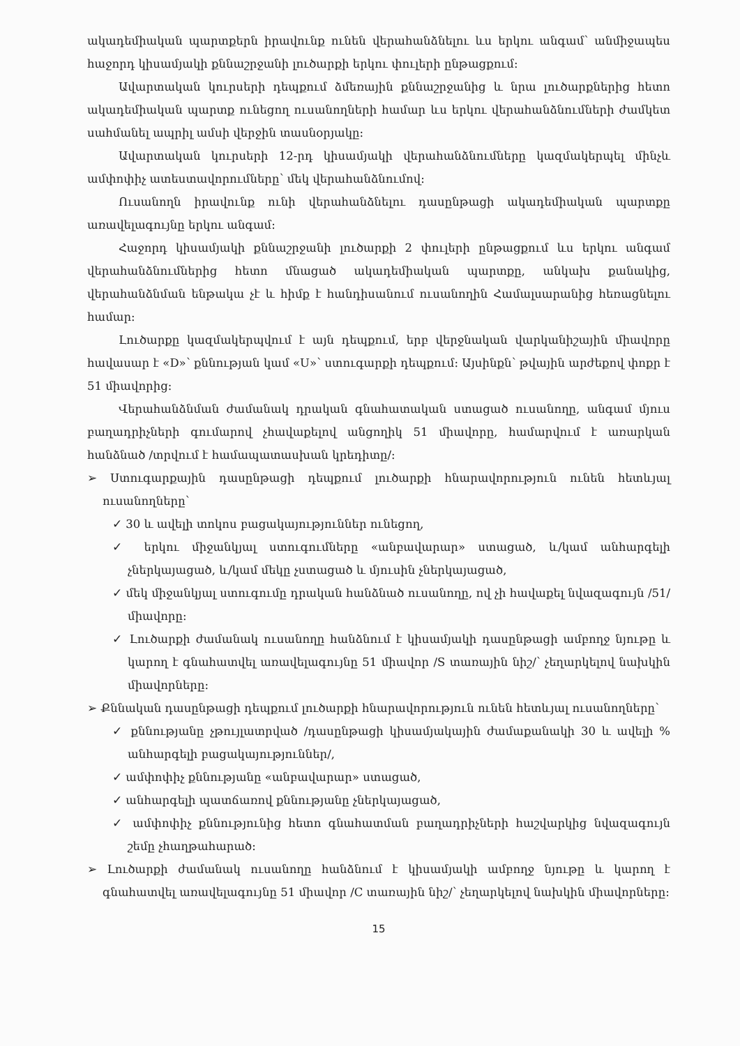ակադեմիական պարտքերն իրավունք ունեն վերահանձնելու ևս երկու անգամ՝ անմիջապես հաջորդ կիսամյակի քննաշրջանի լուծարքի երկու փուլերի ընթացքում:
Ավարտական կուրսերի դեպքում ձմեռային քննաշրջանից և նրա լուծարքներից հետո ակադեմիական պարտք ունեցող ուսանողների համար ևս երկու վերահանձնումների ժամկետ սահմանել ապրիլ ամսի վերջին տասնօրյակը:
Ավարտական կուրսերի 12-րդ կիսամյակի վերահանձնումները կազմակերպել մինչև ամփոփիչ ատեստավորումները՝ մեկ վերահանձնումով:
Ուսանողն իրավունք ունի վերահանձնելու դասընթացի ակադեմիական պարտքը առավելագույնը երկու անգամ:
Հաջորդ կիսամյակի քննաշրջանի լուծարքի 2 փուլերի ընթացքում ևս երկու անգամ վերահանձնումներից հետո մնացած ակադեմիական պարտքը, անկախ քանակից, վերահանձնման ենթակա չէ և հիմք է հանդիսանում ուսանողին Համալսարանից հեռացնելու համար:
Լուծարքը կազմակերպվում է այն դեպքում, երբ վերջնական վարկանիշային միավորը հավասար է «D»՝ քննության կամ «U»՝ ստուգարքի դեպքում: Այսինքն՝ թվային արժեքով փոքր է 51 միավորից:
Վերահանձնման ժամանակ դրական գնահատական ստացած ուսանողը, անգամ մյուս բաղադրիչների գումարով չհավաքելով անցողիկ 51 միավորը, համարվում է առարկան հանձնած /տրվում է համապատասխան կրեդիտը/:
➢ Ստուգարքային դասընթացի դեպքում լուծարքի հնարավորություն ունեն հետևյալ ուսանողները՝
✓ 30 և ավելի տոկոս բացակայություններ ունեցող,
✓ երկու միջանկյալ ստուգումները «անբավարար» ստացած, և/կամ անհարգելի չներկայացած, և/կամ մեկը չստացած և մյուսին չներկայացած,
✓ մեկ միջանկյալ ստուգումը դրական հանձնած ուսանողը, ով չի հավաքել նվազագույն /51/ միավորը:
✓ Լուծարքի ժամանակ ուսանողը հանձնում է կիսամյակի դասընթացի ամբողջ նյութը և կարող է գնահատվել առավելագույնը 51 միավոր /S տառային նիշ/՝ չեղարկելով նախկին միավորները:
➢ Քննական դասընթացի դեպքում լուծարքի հնարավորություն ունեն հետևյալ ուսանողները՝
✓ քննությանը չթույլատրված /դասընթացի կիսամյակային ժամաքանակի 30 և ավելի % անհարգելի բացակայություններ/,
✓ ամփոփիչ քննությանը «անբավարար» ստացած,
✓ անհարգելի պատճառով քննությանը չներկայացած,
✓ ամփոփիչ քննությունից հետո գնահատման բաղադրիչների հաշվարկից նվազագույն շեմը չհաղթահարած:
➢ Լուծարքի ժամանակ ուսանողը հանձնում է կիսամյակի ամբողջ նյութը և կարող է գնահատվել առավելագույնը 51 միավոր /C տառային նիշ/՝ չեղարկելով նախկին միավորները:
15